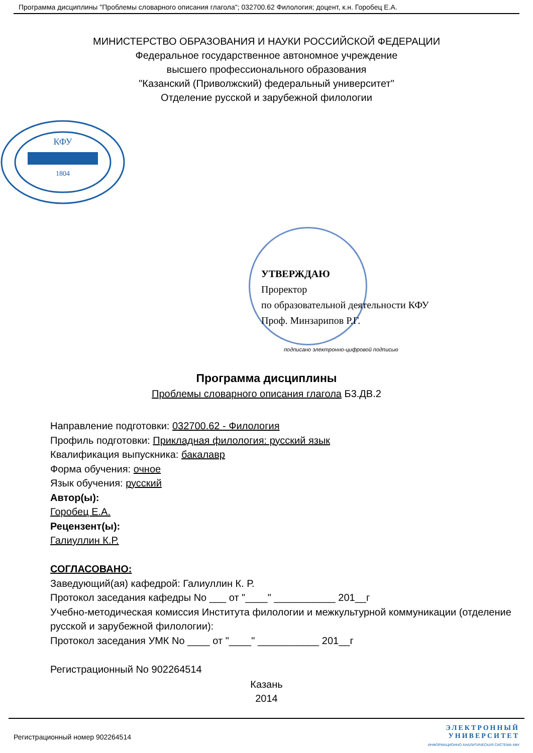Программа дисциплины "Проблемы словарного описания глагола"; 032700.62 Филология; доцент, к.н. Горобец Е.А.
МИНИСТЕРСТВО ОБРАЗОВАНИЯ И НАУКИ РОССИЙСКОЙ ФЕДЕРАЦИИ
Федеральное государственное автономное учреждение
высшего профессионального образования
"Казанский (Приволжский) федеральный университет"
Отделение русской и зарубежной филологии
КФУ
1804
УТВЕРЖДАЮ
Проректор
по образовательной деятельности КФУ
Проф. Минзарипов Р.Г.
подписано электронно-цифровой подписью
Программа дисциплины
Проблемы словарного описания глагола Б3.ДВ.2
Направление подготовки: 032700.62 - Филология
Профиль подготовки: Прикладная филология: русский язык
Квалификация выпускника: бакалавр
Форма обучения: очное
Язык обучения: русский
Автор(ы):
Горобец Е.А.
Рецензент(ы):
Галиуллин К.Р.
СОГЛАСОВАНО:
Заведующий(ая) кафедрой: Галиуллин К. Р.
Протокол заседания кафедры No ___ от "____" ___________ 201__г
Учебно-методическая комиссия Института филологии и межкультурной коммуникации (отделение русской и зарубежной филологии):
Протокол заседания УМК No ____ от "____" ___________ 201__г
Регистрационный No 902264514
Казань
2014
Регистрационный номер 902264514
ЭЛЕКТРОННЫЙ
УНИВЕРСИТЕТ
ИНФОРМАЦИОННО АНАЛИТИЧЕСКАЯ СИСТЕМА КФУ